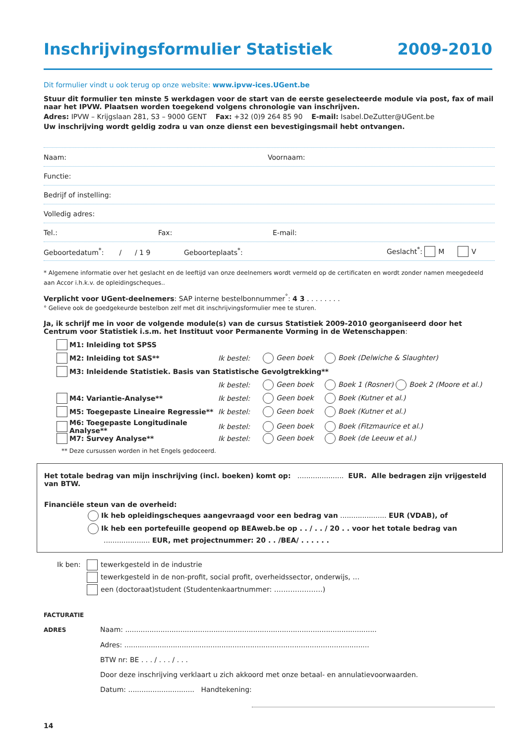Inschrijvingsformulier Statistiek 2009-2010
Dit formulier vindt u ook terug op onze website: www.ipvw-ices.UGent.be
Stuur dit formulier ten minste 5 werkdagen voor de start van de eerste geselecteerde module via post, fax of mail naar het IPVW. Plaatsen worden toegekend volgens chronologie van inschrijven.
Adres: IPVW – Krijgslaan 281, S3 – 9000 GENT Fax: +32 (0)9 264 85 90 E-mail: Isabel.DeZutter@UGent.be
Uw inschrijving wordt geldig zodra u van onze dienst een bevestigingsmail hebt ontvangen.
Naam: Voornaam:
Functie:
Bedrijf of instelling:
Volledig adres:
Tel.: Fax: E-mail:
Geboortedatum<sup>*</sup>: / / 1 9 Geboorteplaats<sup>*</sup>: Geslacht<sup>*</sup>: M V
* Algemene informatie over het geslacht en de leeftijd van onze deelnemers wordt vermeld op de certificaten en wordt zonder namen meegedeeld aan Accor i.h.k.v. de opleidingscheques..
Verplicht voor UGent-deelnemers: SAP interne bestelbonnummer<sup>°</sup>: 4 3 . . . . . . . .
° Gelieve ook de goedgekeurde bestelbon zelf met dit inschrijvingsformulier mee te sturen.
Ja, ik schrijf me in voor de volgende module(s) van de cursus Statistiek 2009-2010 georganiseerd door het Centrum voor Statistiek i.s.m. het Instituut voor Permanente Vorming in de Wetenschappen:
M1: Inleiding tot SPSS
M2: Inleiding tot SAS** Ik bestel: Geen boek Boek (Delwiche & Slaughter)
M3: Inleidende Statistiek. Basis van Statistische Gevolgtrekking**
Ik bestel: Geen boek Boek 1 (Rosner) Boek 2 (Moore et al.)
M4: Variantie-Analyse** Ik bestel: Geen boek Boek (Kutner et al.)
M5: Toegepaste Lineaire Regressie** Ik bestel: Geen boek Boek (Kutner et al.)
M6: Toegepaste Longitudinale Analyse** Ik bestel: Geen boek Boek (Fitzmaurice et al.)
M7: Survey Analyse** Ik bestel: Geen boek Boek (de Leeuw et al.)
** Deze cursussen worden in het Engels gedoceerd.
Het totale bedrag van mijn inschrijving (incl. boeken) komt op: ..................... EUR. Alle bedragen zijn vrijgesteld van BTW.
Financiële steun van de overheid:
Ik heb opleidingscheques aangevraagd voor een bedrag van ..................... EUR (VDAB), of
Ik heb een portefeuille geopend op BEAweb.be op . . / . . / 20 . . voor het totale bedrag van
..................... EUR, met projectnummer: 20 . . /BEA/ . . . . . .
Ik ben: tewerkgesteld in de industrie
tewerkgesteld in de non-profit, social profit, overheidssector, onderwijs, …
een (doctoraat)student (Studentenkaartnummer: …………………)
FACTURATIE ADRES Naam: ..................................................................................................................
Adres: ...............................................................................................................
BTW nr: BE . . . / . . . / . . .
Door deze inschrijving verklaart u zich akkoord met onze betaal- en annulatievoorwaarden.
Datum: .............................. Handtekening:
14